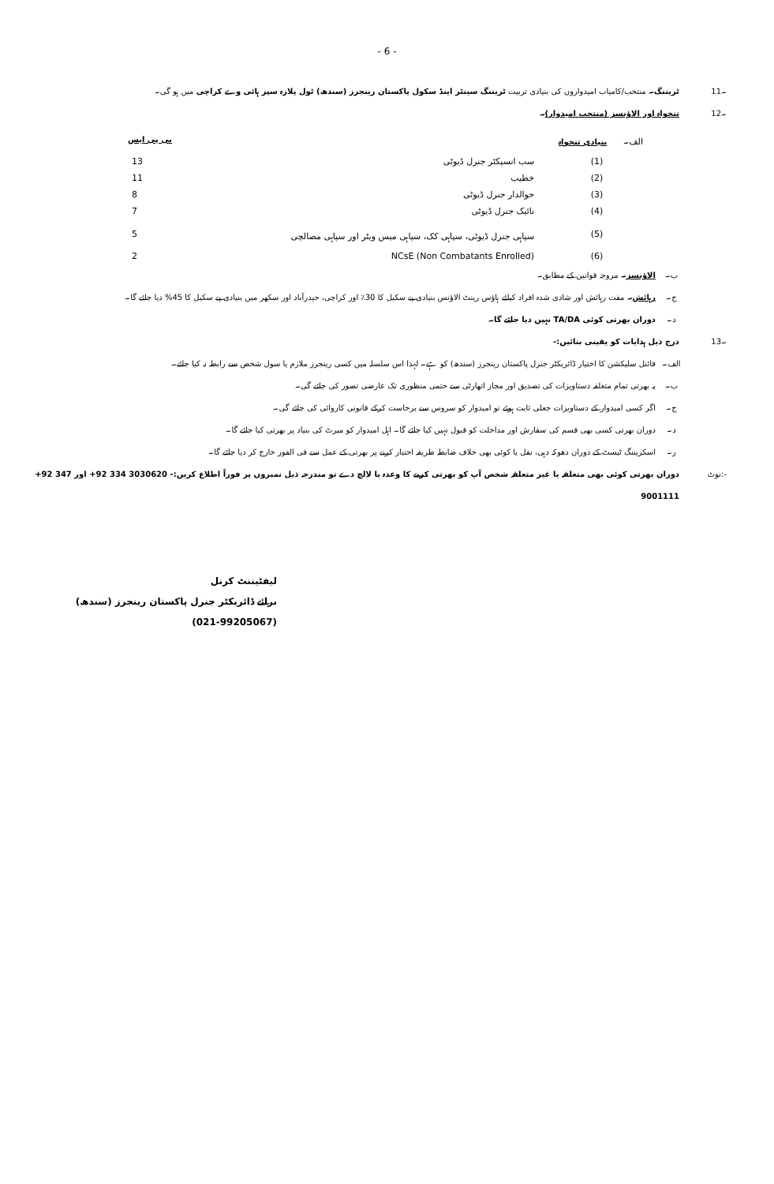- 6 -
11۔ ٹریننگ۔ منتخب/کامیاب امیدواروں کی بنیادی تربیت ٹریننگ سینٹر اینڈ سکول پاکستان رینجرز (سندھ) ٹول پلازہ سپر ہائی وے کراچی میں ہو گی۔
12۔ تنخواہ اور الاؤنسز (منتخب امیدوار)۔
| الف۔ | بنیادی تنخواہ | | بی پی ایس |
| | (1) | سب انسپکٹر جنرل ڈیوٹی | 13 |
| | (2) | خطیب | 11 |
| | (3) | حوالدار جنرل ڈیوٹی | 8 |
| | (4) | نائیک جنرل ڈیوٹی | 7 |
| | (5) | سپاہی جنرل ڈیوٹی، سپاہی کک، سپاہی میس ویٹر اور سپاہی مصالچی | 5 |
| | (6) | (Non Combatants Enrolled) NCsE | 2 |
ب۔ الاؤنسز۔ مروجہ قوانین کے مطابق۔
ج۔ رہائش۔ مفت رہائش اور شادی شدہ افراد کیلئے ہاؤس رینٹ الاؤنس بنیادی پے سکیل کا 30٪ اور کراچی، حیدرآباد اور سکھر میں بنیادی پے سکیل کا 45% دیا جائے گا۔
د۔ دوران بھرتی کوئی TA/DA نہیں دیا جائے گا۔
13۔ درج ذیل ہدایات کو یقینی بنائیں:-
الف۔ فائنل سلیکشن کا اختیار ڈائریکٹر جنرل پاکستان رینجرز (سندھ) کو ہے۔ لہٰذا اس سلسلہ میں کسی رینجرز ملازم یا سول شخص سے رابطہ نہ کیا جائے۔
ب۔ یہ بھرتی تمام متعلقہ دستاویزات کی تصدیق اور مجاز اتھارٹی سے حتمی منظوری تک عارضی تصور کی جائے گی۔
ج۔ اگر کسی امیدوار کے دستاویزات جعلی ثابت ہوئے تو امیدوار کو سروس سے برخاست کرکے قانونی کاروائی کی جائے گی۔
د۔ دوران بھرتی کسی بھی قسم کی سفارش اور مداخلت کو قبول نہیں کیا جائے گا۔ اہل امیدوار کو میرٹ کی بنیاد پر بھرتی کیا جائے گا۔
ر۔ اسکریننگ ٹیسٹ کے دوران دھوکہ دہی، نقل یا کوئی بھی خلاف ضابطہ طریقہ اختیار کرنے پر بھرتی کے عمل سے فی الفور خارج کر دیا جائے گا۔
نوٹ:- دوران بھرتی کوئی بھی متعلقہ یا غیر متعلقہ شخص آپ کو بھرتی کرنے کا وعدہ یا لالچ دے تو مندرجہ ذیل نمبروں پر فوراً اطلاع کریں:- +92 334 3030620 اور +92 347 9001111
لیفٹیننٹ کرنل
برائے ڈائریکٹر جنرل پاکستان رینجرز (سندھ)
(021-99205067)